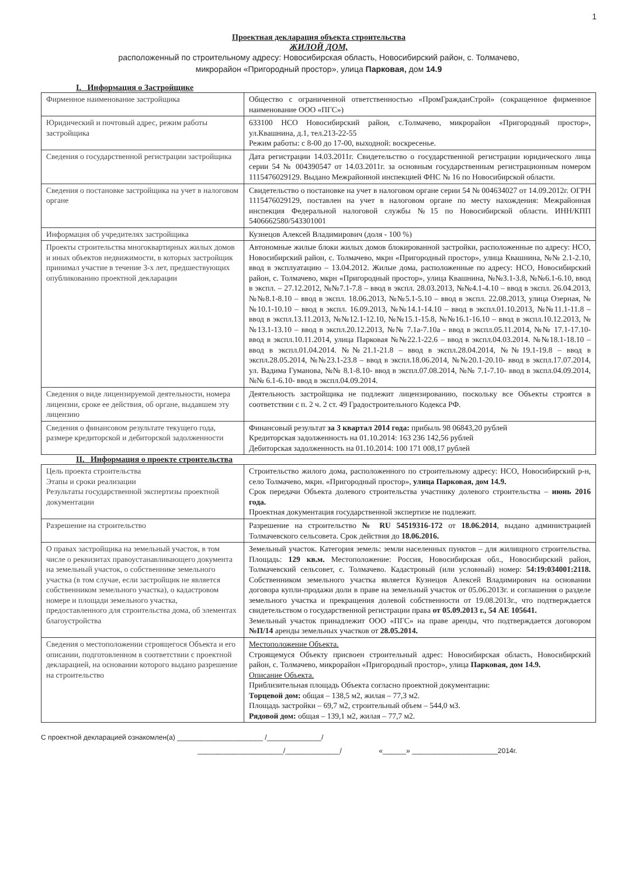1
Проектная декларация объекта строительства
ЖИЛОЙ ДОМ,
расположенный по строительному адресу: Новосибирская область, Новосибирский район, с. Толмачево,
микрорайон «Пригородный простор», улица Парковая, дом 14.9
I. Информация о Застройщике
| Фирменное наименование застройщика | Общество с ограниченной ответственностью «ПромГражданСтрой» (сокращенное фирменное наименование ООО «ПГС») |
| Юридический и почтовый адрес, режим работы застройщика | 633100 НСО Новосибирский район, с.Толмачево, микрорайон «Пригородный простор», ул.Квашнина, д.1, тел.213-22-55 Режим работы: с 8-00 до 17-00, выходной: воскресенье. |
| Сведения о государственной регистрации застройщика | Дата регистрации 14.03.2011г. Свидетельство о государственной регистрации юридического лица серии 54 № 004390547 от 14.03.2011г. за основным государственным регистрационным номером 1115476029129. Выдано Межрайонной инспекцией ФНС № 16 по Новосибирской области. |
| Сведения о постановке застройщика на учет в налоговом органе | Свидетельство о постановке на учет в налоговом органе серии 54 № 004634027 от 14.09.2012г. ОГРН 1115476029129, поставлен на учет в налоговом органе по месту нахождения: Межрайонная инспекция Федеральной налоговой службы №15 по Новосибирской области. ИНН/КПП 5406662580/543301001 |
| Информация об учредителях застройщика | Кузнецов Алексей Владимирович (доля - 100 %) |
| Проекты строительства многоквартирных жилых домов и иных объектов недвижимости, в которых застройщик принимал участие в течение 3-х лет, предшествующих опубликованию проектной декларации | Автономные жилые блоки жилых домов блокированной застройки, расположенные по адресу: НСО, Новосибирский район, с. Толмачево, мкрн «Пригородный простор», улица Квашнина, №№ 2.1-2.10, ввод в эксплуатацию – 13.04.2012. Жилые дома, расположенные по адресу: НСО, Новосибирский район, с. Толмачево, мкрн «Пригородный простор», улица Квашнина, №№3.1-3.8, №№6.1-6.10, ввод в экспл. – 27.12.2012, №№7.1-7.8 – ввод в экспл. 28.03.2013, №№4.1-4.10 – ввод в экспл. 26.04.2013, №№8.1-8.10 – ввод в экспл. 18.06.2013, №№5.1-5.10 – ввод в экспл. 22.08.2013, улица Озерная, №№10.1-10.10 – ввод в экспл. 16.09.2013, №№14.1-14.10 – ввод в экспл.01.10.2013, №№11.1-11.8 – ввод в экспл.13.11.2013, №№12.1-12.10, №№15.1-15.8, №№16.1-16.10 – ввод в экспл.10.12.2013, №№13.1-13.10 – ввод в экспл.20.12.2013, №№ 7.1а-7.10а - ввод в экспл.05.11.2014, №№ 17.1-17.10- ввод в экспл.10.11.2014, улица Парковая №№22.1-22.6 – ввод в экспл.04.03.2014. №№18.1-18.10 – ввод в экспл.01.04.2014. №№21.1-21.8 – ввод в экспл.28.04.2014, №№19.1-19.8 – ввод в экспл.28.05.2014, №№23.1-23.8 – ввод в экспл.18.06.2014, №№20.1-20.10- ввод в экспл.17.07.2014, ул. Вадима Гуманова, №№ 8.1-8.10- ввод в экспл.07.08.2014, №№ 7.1-7.10- ввод в экспл.04.09.2014, №№ 6.1-6.10- ввод в экспл.04.09.2014. |
| Сведения о виде лицензируемой деятельности, номера лицензии, сроке ее действия, об органе, выдавшем эту лицензию | Деятельность застройщика не подлежит лицензированию, поскольку все Объекты строятся в соответствии с п. 2 ч. 2 ст. 49 Градостроительного Кодекса РФ. |
| Сведения о финансовом результате текущего года, размере кредиторской и дебиторской задолженности | Финансовый результат за 3 квартал 2014 года: прибыль 98 06843,20 рублей Кредиторская задолженность на 01.10.2014: 163 236 142,56 рублей Дебиторская задолженность на 01.10.2014: 100 171 008,17 рублей |
II. Информация о проекте строительства
| Цель проекта строительства Этапы и сроки реализации Результаты государственной экспертизы проектной документации | Строительство жилого дома, расположенного по строительному адресу: НСО, Новосибирский р-н, село Толмачево, мкрн. «Пригородный простор», улица Парковая, дом 14.9. Срок передачи Объекта долевого строительства участнику долевого строительства – июнь 2016 года. Проектная документация государственной экспертизе не подлежит. |
| Разрешение на строительство | Разрешение на строительство № RU 54519316-172 от 18.06.2014 , выдано администрацией Толмачевского сельсовета. Срок действия до 18.06.2016. |
| О правах застройщика на земельный участок, в том числе о реквизитах правоустанавливающего документа на земельный участок, о собственнике земельного участка (в том случае, если застройщик не является собственником земельного участка), о кадастровом номере и площади земельного участка, предоставленного для строительства дома, об элементах благоустройства | Земельный участок. Категория земель: земли населенных пунктов – для жилищного строительства. Площадь: 129 кв.м. Местоположение: Россия, Новосибирская обл., Новосибирский район, Толмачевский сельсовет, с. Толмачево. Кадастровый (или условный) номер: 54:19:034001:2118. Собственником земельного участка является Кузнецов Алексей Владимирович на основании договора купли-продажи доли в праве на земельный участок от 05.06.2013г. и соглашения о разделе земельного участка и прекращения долевой собственности от 19.08.2013г., что подтверждается свидетельством о государственной регистрации права от 05.09.2013 г., 54 АЕ 105641. Земельный участок принадлежит ООО «ПГС» на праве аренды, что подтверждается договором №П/14 аренды земельных участков от 28.05.2014. |
| Сведения о местоположении строящегося Объекта и его описании, подготовленном в соответствии с проектной декларацией, на основании которого выдано разрешение на строительство | Местоположение Объекта. Строящемуся Объекту присвоен строительный адрес: Новосибирская область, Новосибирский район, с. Толмачево, микрорайон «Пригородный простор», улица Парковая, дом 14.9. Описание Объекта. Приблизительная площадь Объекта согласно проектной документации: Торцевой дом: общая – 138,5 м2, жилая – 77,3 м2. Площадь застройки – 69,7 м2, строительный объем – 544,0 м3. Рядовой дом: общая – 139,1 м2, жилая – 77,7 м2. |
С проектной декларацией ознакомлен(а) ______________________ /______________/
______________________/______________/ «______» ______________________2014г.